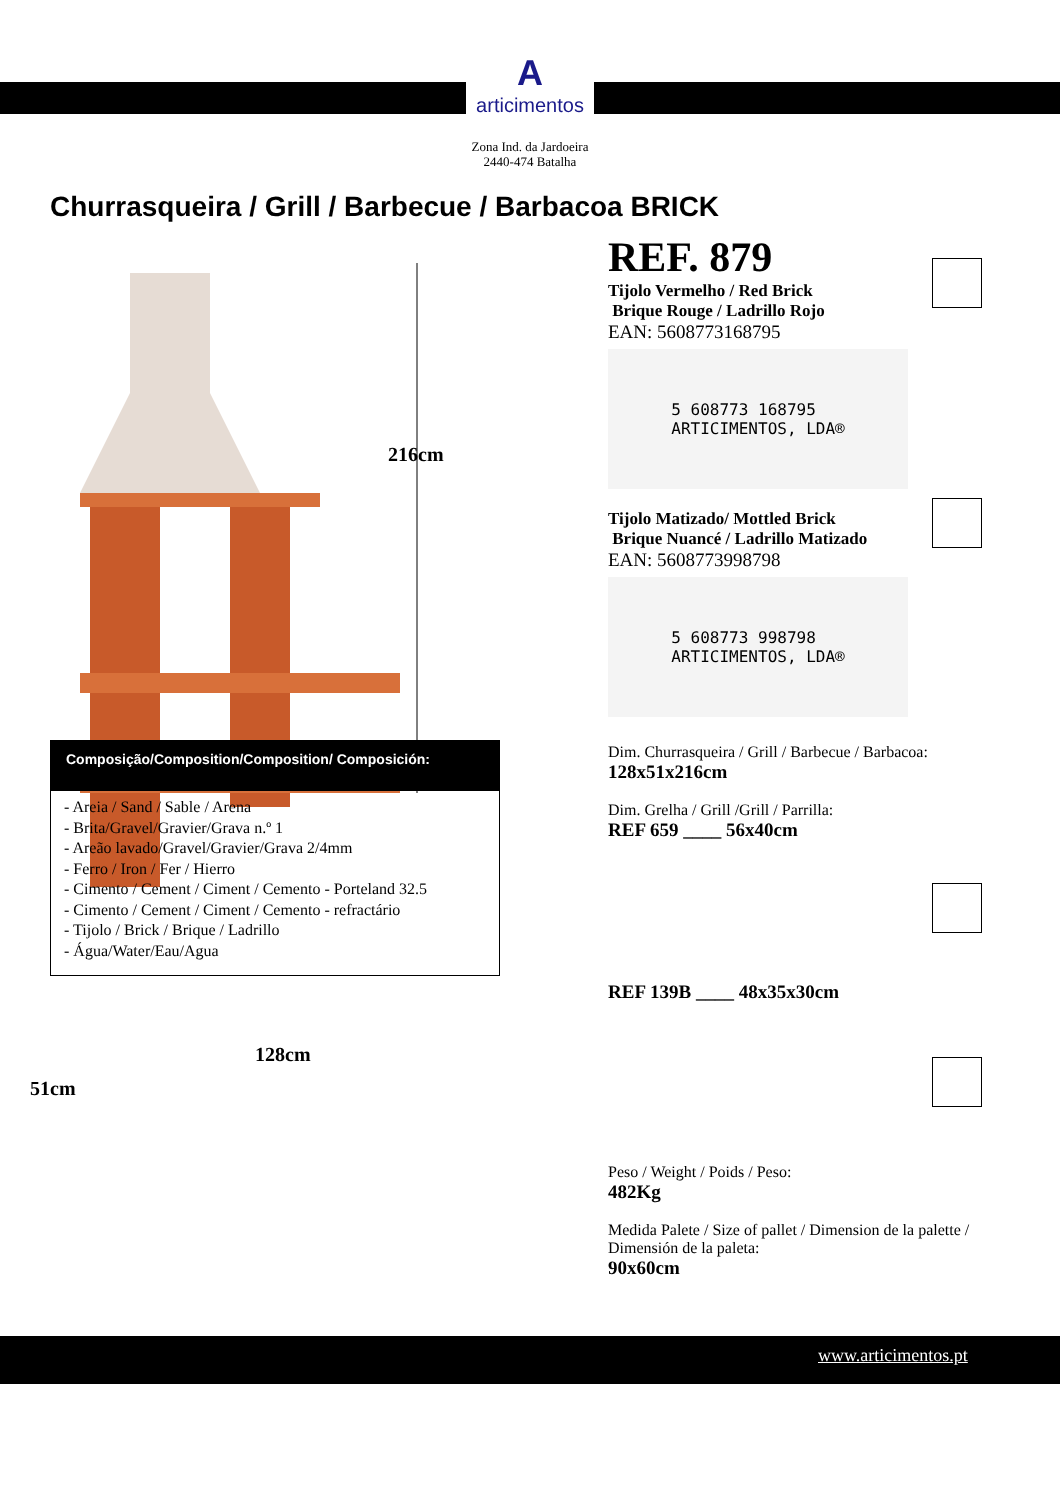A
articimentos
Zona Ind. da Jardoeira
2440-474 Batalha
Churrasqueira / Grill / Barbecue / Barbacoa BRICK
216cm
128cm
51cm
REF. 879
Tijolo Vermelho / Red Brick
Brique Rouge / Ladrillo Rojo
EAN: 5608773168795
5 608773 168795
ARTICIMENTOS, LDA®
Tijolo Matizado/ Mottled Brick
Brique Nuancé / Ladrillo Matizado
EAN: 5608773998798
5 608773 998798
ARTICIMENTOS, LDA®
Dim. Churrasqueira / Grill / Barbecue / Barbacoa:
128x51x216cm
Dim. Grelha / Grill /Grill / Parrilla:
REF 659 ____ 56x40cm
REF 139B ____ 48x35x30cm
Peso / Weight / Poids / Peso:
482Kg
Medida Palete / Size of pallet / Dimension de la palette / Dimensión de la paleta:
90x60cm
Composição/Composition/Composition/ Composición:
- Areia / Sand / Sable / Arena
- Brita/Gravel/Gravier/Grava n.º 1
- Areão lavado/Gravel/Gravier/Grava 2/4mm
- Ferro / Iron / Fer / Hierro
- Cimento / Cement / Ciment / Cemento - Porteland 32.5
- Cimento / Cement / Ciment / Cemento - refractário
- Tijolo / Brick / Brique / Ladrillo
- Água/Water/Eau/Agua
www.articimentos.pt